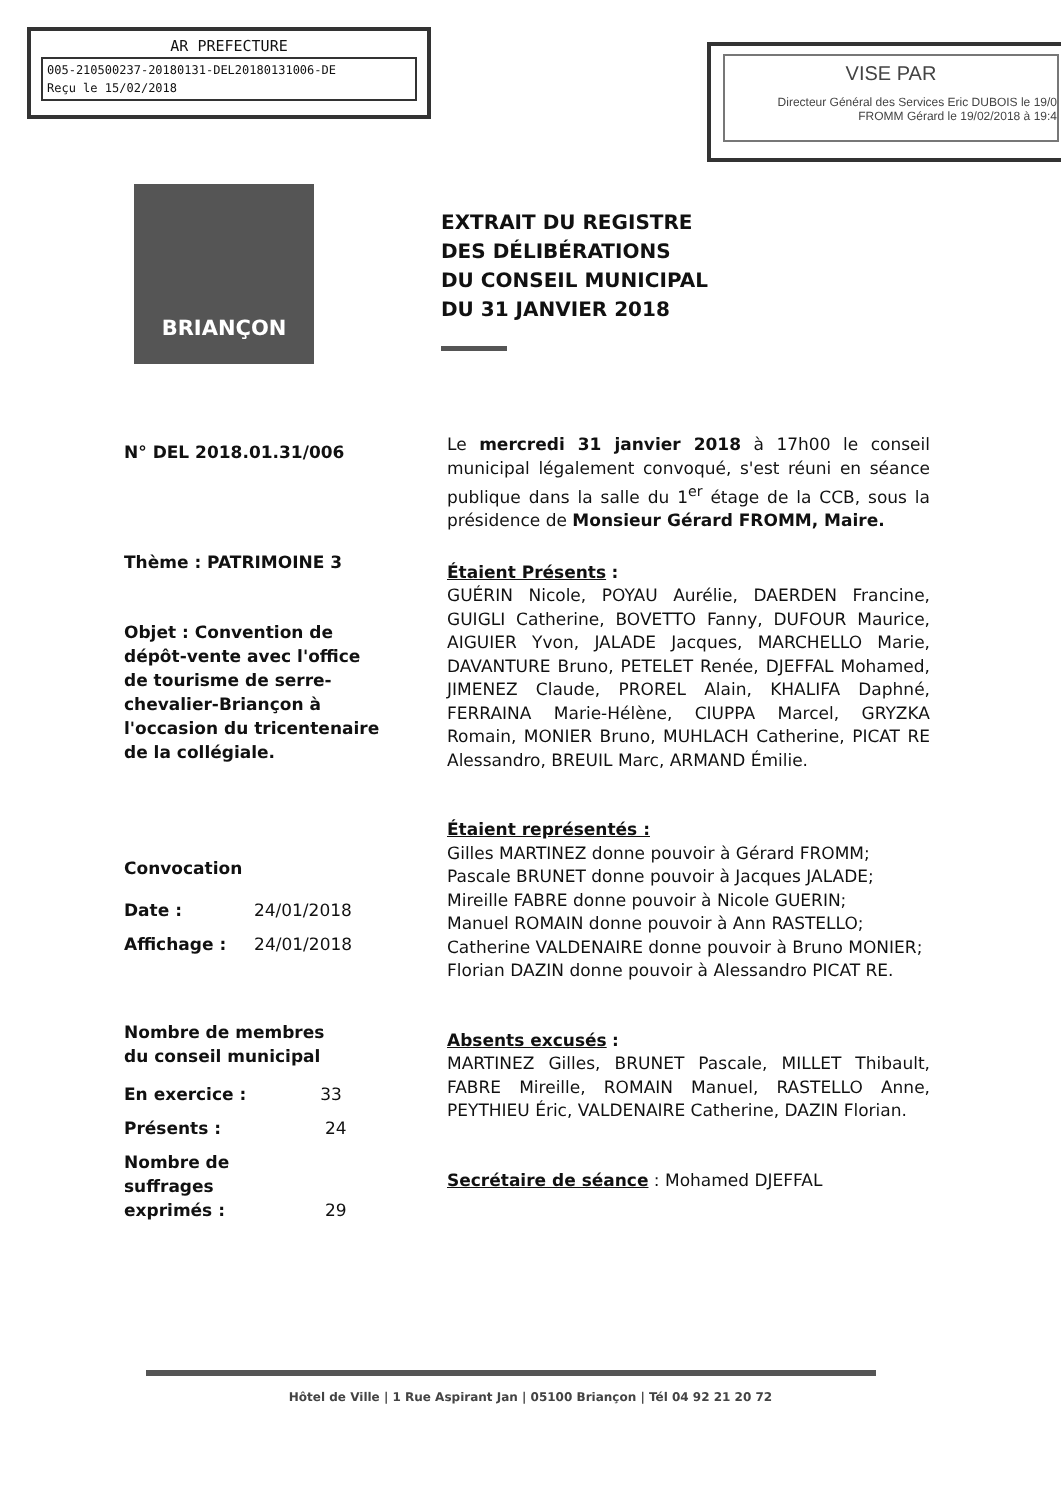AR PREFECTURE
005-210500237-20180131-DEL20180131006-DE
Reçu le 15/02/2018
VISE PAR
Directeur Général des Services Eric DUBOIS le 19/0
FROMM Gérard le 19/02/2018 à 19:4
BRIANÇON
EXTRAIT DU REGISTRE
DES DÉLIBÉRATIONS
DU CONSEIL MUNICIPAL
DU 31 JANVIER 2018
N° DEL 2018.01.31/006
Thème : PATRIMOINE 3
Objet : Convention de dépôt-vente avec l'office de tourisme de serre-chevalier-Briançon à l'occasion du tricentenaire de la collégiale.
Convocation
Date : 24/01/2018
Affichage : 24/01/2018
Nombre de membres
du conseil municipal
En exercice : 33
Présents : 24
Nombre de
suffrages
exprimés : 29
Le mercredi 31 janvier 2018 à 17h00 le conseil municipal légalement convoqué, s'est réuni en séance publique dans la salle du 1<sup>er</sup> étage de la CCB, sous la présidence de Monsieur Gérard FROMM, Maire.
Étaient Présents :
GUÉRIN Nicole, POYAU Aurélie, DAERDEN Francine, GUIGLI Catherine, BOVETTO Fanny, DUFOUR Maurice, AIGUIER Yvon, JALADE Jacques, MARCHELLO Marie, DAVANTURE Bruno, PETELET Renée, DJEFFAL Mohamed, JIMENEZ Claude, PROREL Alain, KHALIFA Daphné, FERRAINA Marie-Hélène, CIUPPA Marcel, GRYZKA Romain, MONIER Bruno, MUHLACH Catherine, PICAT RE Alessandro, BREUIL Marc, ARMAND Émilie.
Étaient représentés :
Gilles MARTINEZ donne pouvoir à Gérard FROMM;
Pascale BRUNET donne pouvoir à Jacques JALADE;
Mireille FABRE donne pouvoir à Nicole GUERIN;
Manuel ROMAIN donne pouvoir à Ann RASTELLO;
Catherine VALDENAIRE donne pouvoir à Bruno MONIER;
Florian DAZIN donne pouvoir à Alessandro PICAT RE.
Absents excusés :
MARTINEZ Gilles, BRUNET Pascale, MILLET Thibault, FABRE Mireille, ROMAIN Manuel, RASTELLO Anne, PEYTHIEU Éric, VALDENAIRE Catherine, DAZIN Florian.
Secrétaire de séance : Mohamed DJEFFAL
Hôtel de Ville | 1 Rue Aspirant Jan | 05100 Briançon | Tél 04 92 21 20 72